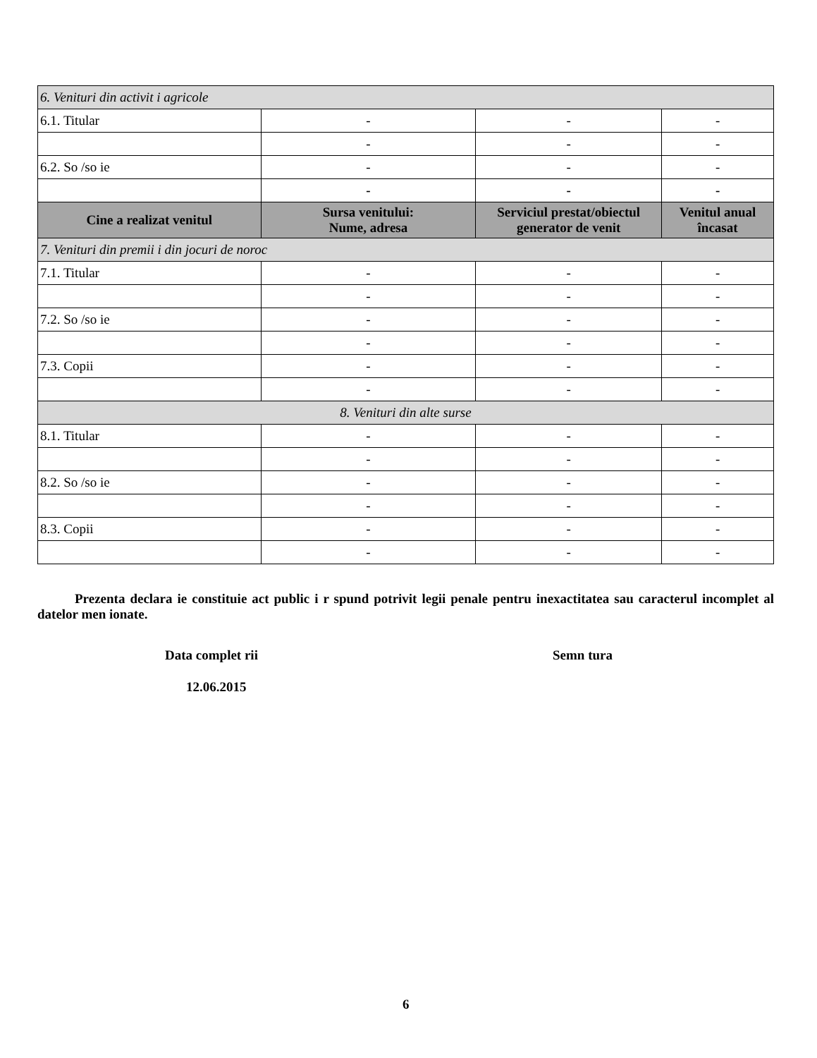| 6. Venituri din activit i agricole | | | |
| 6.1. Titular | - | - | - |
| | - | - | - |
| 6.2. So /so ie | - | - | - |
| | - | - | - |
| Cine a realizat venitul | Sursa venitului: Nume, adresa | Serviciul prestat/obiectul generator de venit | Venitul anual încasat |
| 7. Venituri din premii i din jocuri de noroc | | | |
| 7.1. Titular | - | - | - |
| | - | - | - |
| 7.2. So /so ie | - | - | - |
| | - | - | - |
| 7.3. Copii | - | - | - |
| | - | - | - |
| 8. Venituri din alte surse | | | |
| 8.1. Titular | - | - | - |
| | - | - | - |
| 8.2. So /so ie | - | - | - |
| | - | - | - |
| 8.3. Copii | - | - | - |
| | - | - | - |
Prezenta declara ie constituie act public i r spund potrivit legii penale pentru inexactitatea sau caracterul incomplet al datelor men ionate.
Data complet rii Semn tura
12.06.2015
6